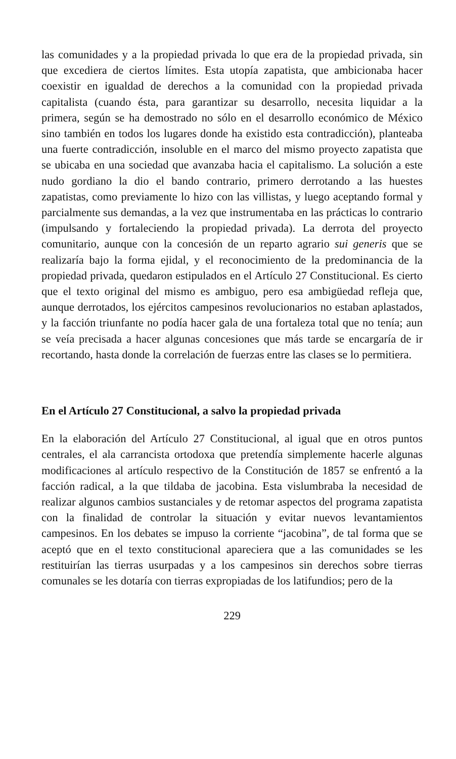las comunidades y a la propiedad privada lo que era de la propiedad privada, sin que excediera de ciertos límites. Esta utopía zapatista, que ambicionaba hacer coexistir en igualdad de derechos a la comunidad con la propiedad privada capitalista (cuando ésta, para garantizar su desarrollo, necesita liquidar a la primera, según se ha demostrado no sólo en el desarrollo económico de México sino también en todos los lugares donde ha existido esta contradicción), planteaba una fuerte contradicción, insoluble en el marco del mismo proyecto zapatista que se ubicaba en una sociedad que avanzaba hacia el capitalismo. La solución a este nudo gordiano la dio el bando contrario, primero derrotando a las huestes zapatistas, como previamente lo hizo con las villistas, y luego aceptando formal y parcialmente sus demandas, a la vez que instrumentaba en las prácticas lo contrario (impulsando y fortaleciendo la propiedad privada). La derrota del proyecto comunitario, aunque con la concesión de un reparto agrario sui generis que se realizaría bajo la forma ejidal, y el reconocimiento de la predominancia de la propiedad privada, quedaron estipulados en el Artículo 27 Constitucional. Es cierto que el texto original del mismo es ambiguo, pero esa ambigüedad refleja que, aunque derrotados, los ejércitos campesinos revolucionarios no estaban aplastados, y la facción triunfante no podía hacer gala de una fortaleza total que no tenía; aun se veía precisada a hacer algunas concesiones que más tarde se encargaría de ir recortando, hasta donde la correlación de fuerzas entre las clases se lo permitiera.
En el Artículo 27 Constitucional, a salvo la propiedad privada
En la elaboración del Artículo 27 Constitucional, al igual que en otros puntos centrales, el ala carrancista ortodoxa que pretendía simplemente hacerle algunas modificaciones al artículo respectivo de la Constitución de 1857 se enfrentó a la facción radical, a la que tildaba de jacobina. Esta vislumbraba la necesidad de realizar algunos cambios sustanciales y de retomar aspectos del programa zapatista con la finalidad de controlar la situación y evitar nuevos levantamientos campesinos. En los debates se impuso la corriente “jacobina”, de tal forma que se aceptó que en el texto constitucional apareciera que a las comunidades se les restituirían las tierras usurpadas y a los campesinos sin derechos sobre tierras comunales se les dotaría con tierras expropiadas de los latifundios; pero de la
229